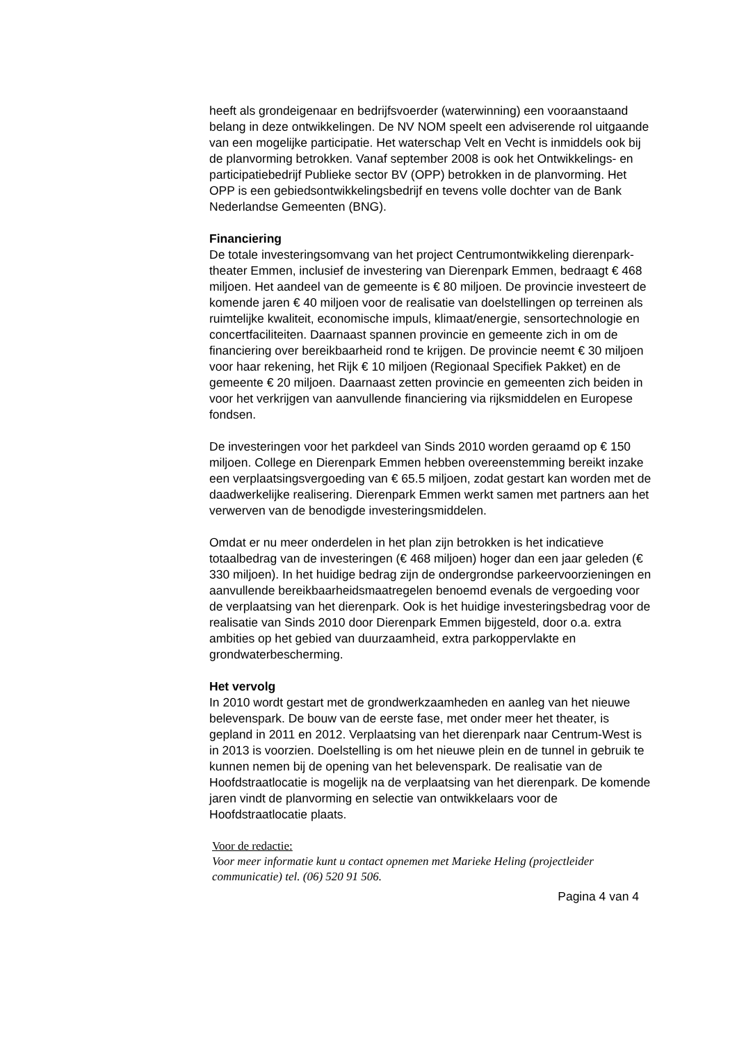heeft als grondeigenaar en bedrijfsvoerder (waterwinning) een vooraanstaand belang in deze ontwikkelingen. De NV NOM speelt een adviserende rol uitgaande van een mogelijke participatie. Het waterschap Velt en Vecht is inmiddels ook bij de planvorming betrokken. Vanaf september 2008 is ook het Ontwikkelings- en participatiebedrijf Publieke sector BV (OPP) betrokken in de planvorming. Het OPP is een gebiedsontwikkelingsbedrijf en tevens volle dochter van de Bank Nederlandse Gemeenten (BNG).
Financiering
De totale investeringsomvang van het project Centrumontwikkeling dierenpark-theater Emmen, inclusief de investering van Dierenpark Emmen, bedraagt € 468 miljoen. Het aandeel van de gemeente is € 80 miljoen. De provincie investeert de komende jaren € 40 miljoen voor de realisatie van doelstellingen op terreinen als ruimtelijke kwaliteit, economische impuls, klimaat/energie, sensortechnologie en concertfaciliteiten. Daarnaast spannen provincie en gemeente zich in om de financiering over bereikbaarheid rond te krijgen. De provincie neemt € 30 miljoen voor haar rekening, het Rijk € 10 miljoen (Regionaal Specifiek Pakket) en de gemeente € 20 miljoen. Daarnaast zetten provincie en gemeenten zich beiden in voor het verkrijgen van aanvullende financiering via rijksmiddelen en Europese fondsen.
De investeringen voor het parkdeel van Sinds 2010 worden geraamd op € 150 miljoen. College en Dierenpark Emmen hebben overeenstemming bereikt inzake een verplaatsingsvergoeding van € 65.5 miljoen, zodat gestart kan worden met de daadwerkelijke realisering. Dierenpark Emmen werkt samen met partners aan het verwerven van de benodigde investeringsmiddelen.
Omdat er nu meer onderdelen in het plan zijn betrokken is het indicatieve totaalbedrag van de investeringen (€ 468 miljoen) hoger dan een jaar geleden (€ 330 miljoen). In het huidige bedrag zijn de ondergrondse parkeervoorzieningen en aanvullende bereikbaarheidsmaatregelen benoemd evenals de vergoeding voor de verplaatsing van het dierenpark. Ook is het huidige investeringsbedrag voor de realisatie van Sinds 2010 door Dierenpark Emmen bijgesteld, door o.a. extra ambities op het gebied van duurzaamheid, extra parkoppervlakte en grondwaterbescherming.
Het vervolg
In 2010 wordt gestart met de grondwerkzaamheden en aanleg van het nieuwe belevenspark. De bouw van de eerste fase, met onder meer het theater, is gepland in 2011 en 2012. Verplaatsing van het dierenpark naar Centrum-West is in 2013 is voorzien. Doelstelling is om het nieuwe plein en de tunnel in gebruik te kunnen nemen bij de opening van het belevenspark. De realisatie van de Hoofdstraatlocatie is mogelijk na de verplaatsing van het dierenpark. De komende jaren vindt de planvorming en selectie van ontwikkelaars voor de Hoofdstraatlocatie plaats.
Voor de redactie:
Voor meer informatie kunt u contact opnemen met Marieke Heling (projectleider communicatie) tel. (06) 520 91 506.
Pagina 4 van 4